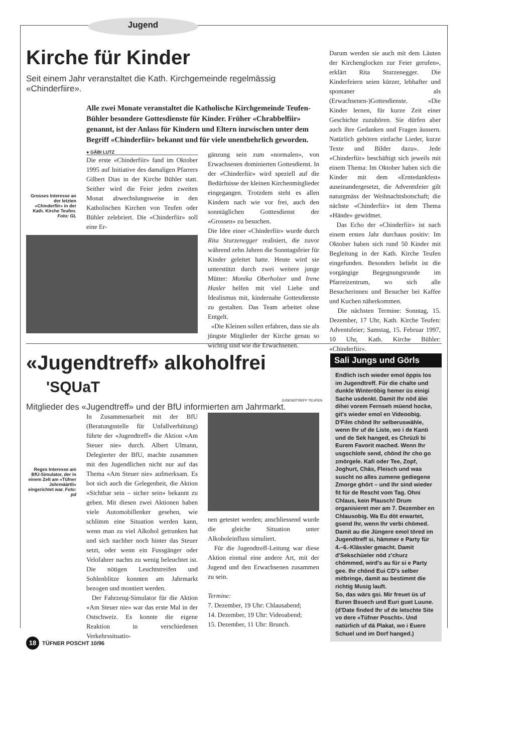Jugend
Kirche für Kinder
Seit einem Jahr veranstaltet die Kath. Kirchgemeinde regelmässig «Chinderfiire».
Alle zwei Monate veranstaltet die Katholische Kirchgemeinde Teufen-Bühler besondere Gottesdienste für Kinder. Früher «Chrabbelfiir» genannt, ist der Anlass für Kindern und Eltern inzwischen unter dem Begriff «Chinderfiir» bekannt und für viele unentbehrlich geworden.
Grosses Interesse an der letzten «Chinderfiir» in der Kath. Kirche Teufen. Foto: GL
● GÄBI LUTZ
Die erste «Chinderfiir» fand im Oktober 1995 auf Initiative des damaligen Pfarrers Gilbert Dias in der Kirche Bühler statt. Seither wird die Feier jeden zweiten Monat abwechslungsweise in den Katholischen Kirchen von Teufen oder Bühler zelebriert. Die «Chinderfiir» soll eine Er-
gänzung sein zum «normalen», von Erwachsenen dominierten Gottesdienst. In der «Chinderfiir» wird speziell auf die Bedürfnisse der kleinen Kirchenmitglieder eingegangen. Trotzdem steht es allen Kindern nach wie vor frei, auch den sonntäglichen Gotttesdienst der «Grossen» zu besuchen.
Die Idee einer «Chinderfiir» wurde durch Rita Sturzenegger realisiert, die zuvor während zehn Jahren die Sonntagsfeier für Kinder geleitet hatte. Heute wird sie unterstützt durch zwei weitere junge Mütter: Monika Oberholzer und Irene Hasler helfen mit viel Liebe und Idealismus mit, kindernahe Gottesdienste zu gestalten. Das Team arbeitet ohne Entgelt.
«Die Kleinen sollen erfahren, dass sie als jüngste Mitglieder der Kirche genau so wichtig sind wie die Erwachsenen.
Darum werden sie auch mit dem Läuten der Kirchenglocken zur Feier gerufen», erklärt Rita Sturzenegger. Die Kinderfeiern seien kürzer, lebhafter und spontaner als (Erwachsenen-)Gottesdienste. «Die Kinder lernen, für kurze Zeit einer Geschichte zuzuhören. Sie dürfen aber auch ihre Gedanken und Fragen äussern. Natürlich gehören einfache Lieder, kurze Texte und Bilder dazu». Jede «Chinderfiir» beschäftigt sich jeweils mit einem Thema: Im Oktober haben sich die Kinder mit dem «Erntedankfest» auseinandergesetzt, die Adventsfeier gilt naturgmäss der Weihnachtsbotschaft; die nächste «Chinderfiir» ist dem Thema «Hände» gewidmet.
Das Echo der «Chinderfiir» ist nach einem ersten Jahr durchaus positiv: Im Oktober haben sich rund 50 Kinder mit Begleitung in der Kath. Kirche Teufen eingefunden. Besonders beliebt ist die vorgängige Begegnungsrunde im Pfarreizentrum, wo sich alle Besucherinnen und Besucher bei Kaffee und Kuchen näherkommen.
Die nächsten Termine: Sonntag, 15. Dezember, 17 Uhr, Kath. Kirche Teufen: Adventsfeier; Samstag, 15. Februar 1997, 10 Uhr, Kath. Kirche Bühler: «Chinderfiir».
«Jugendtreff» alkoholfrei 'SQUaT
JUGENDTREFF TEUFEN
Mitglieder des «Jugendtreff» und der BfU informierten am Jahrmarkt.
Reges Interesse am BfU-Simulator, der in einem Zelt am «Tüfner Johrmäärtli» eingerichtet war. Foto: pd
In Zusammenarbeit mit der BfU (Beratungsstelle für Unfallverhütung) führte der «Jugendtreff» die Aktion «Am Steuer nie» durch. Albert Ulmann, Delegierter der BfU, machte zusammen mit den Jugendlichen nicht nur auf das Thema «Am Steuer nie» aufmerksam. Es bot sich auch die Gelegenheit, die Aktion «Sichtbar sein – sicher sein» bekannt zu geben. Mit diesen zwei Aktionen haben viele Automobillenker gesehen, wie schlimm eine Situation werden kann, wenn man zu viel Alkohol getrunken hat und sich nachher noch hinter das Steuer setzt, oder wenn ein Fussgänger oder Velofahrer nachts zu wenig beleuchtet ist. Die nötigen Leuchtstreifen und Sohlenblitze konnten am Jahrmarkt bezogen und montiert werden.
Der Fahrzeug-Simulator für die Aktion «Am Steuer nie» war das erste Mal in der Ostschweiz. Es konnte die eigene Reaktion in verschiedenen Verkehrssituatio-
nen getestet werden; anschliessend wurde die gleiche Situation unter Alkoholeinfluss simuliert.
Für die Jugendtreff-Leitung war diese Aktion einmal eine andere Art, mit der Jugend und den Erwachsenen zusammen zu sein.
Termine:
7. Dezember, 19 Uhr: Chlausabend;
14. Dezember, 19 Uhr: Videoabend;
15. Dezember, 11 Uhr: Brunch.
Sali Jungs und Görls
Endlich isch wieder emol öppis los im Jugendtreff. Für die chalte und dunkle Winteröbig hemer üs einigi Sache usdenkt. Damit Ihr nöd älei dihei vorem Fernseh müend hocke, git's wieder emol en Videoobig. D'Film chönd Ihr selberuswähle, wenn Ihr uf de Liste, wo i de Kanti und de Sek hanged, es Chrüzli bi Eurem Favorit mached. Wenn Ihr usgschlofe send, chönd Ihr cho go zmörgele. Kafi oder Tee, Zopf, Joghurt, Chäs, Fleisch und was suscht no alles zumene gediegene Zmorge ghört – und Ihr sind wieder fit für de Rescht vom Tag. Ohni Chlaus, kein Plausch! Drum organisieret mer am 7. Dezember en Chlausobig. Wa Eu döt erwartet, gsend Ihr, wenn Ihr verbi chömed. Damit au die Jüngere emol töred im Jugendtreff si, hämmer e Party für 4.–6.-Klässler gmacht. Damit d'Sekschüeler nöd z'churz chömmed, wird's au für si e Party gee. Ihr chönd Eui CD's selber mitbringe, damit au bestimmt die richtig Musig lauft.
So, das wärs gsi. Mir freuet üs uf Euren Bsuech und Euri guet Luune. (d'Date finded Ihr uf de letschte Site vo dere «Tüfner Poscht». Und natürlich uf dä Plakat, wo i Euere Schuel und im Dorf hanged.)
18 TÜFNER POSCHT 10/96